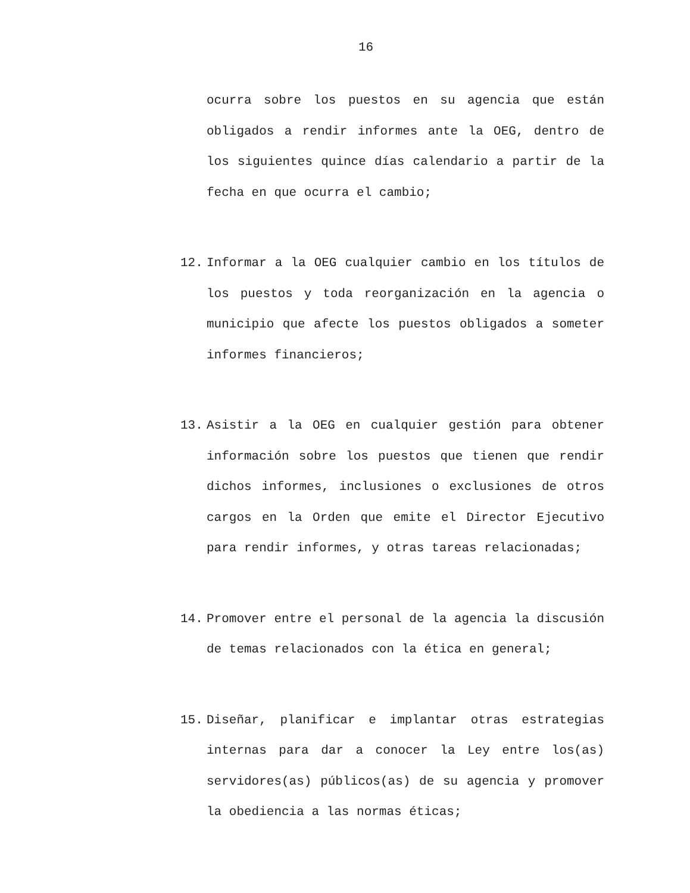16
ocurra sobre los puestos en su agencia que están obligados a rendir informes ante la OEG, dentro de los siguientes quince días calendario a partir de la fecha en que ocurra el cambio;
12. Informar a la OEG cualquier cambio en los títulos de los puestos y toda reorganización en la agencia o municipio que afecte los puestos obligados a someter informes financieros;
13. Asistir a la OEG en cualquier gestión para obtener información sobre los puestos que tienen que rendir dichos informes, inclusiones o exclusiones de otros cargos en la Orden que emite el Director Ejecutivo para rendir informes, y otras tareas relacionadas;
14. Promover entre el personal de la agencia la discusión de temas relacionados con la ética en general;
15. Diseñar, planificar e implantar otras estrategias internas para dar a conocer la Ley entre los(as) servidores(as) públicos(as) de su agencia y promover la obediencia a las normas éticas;